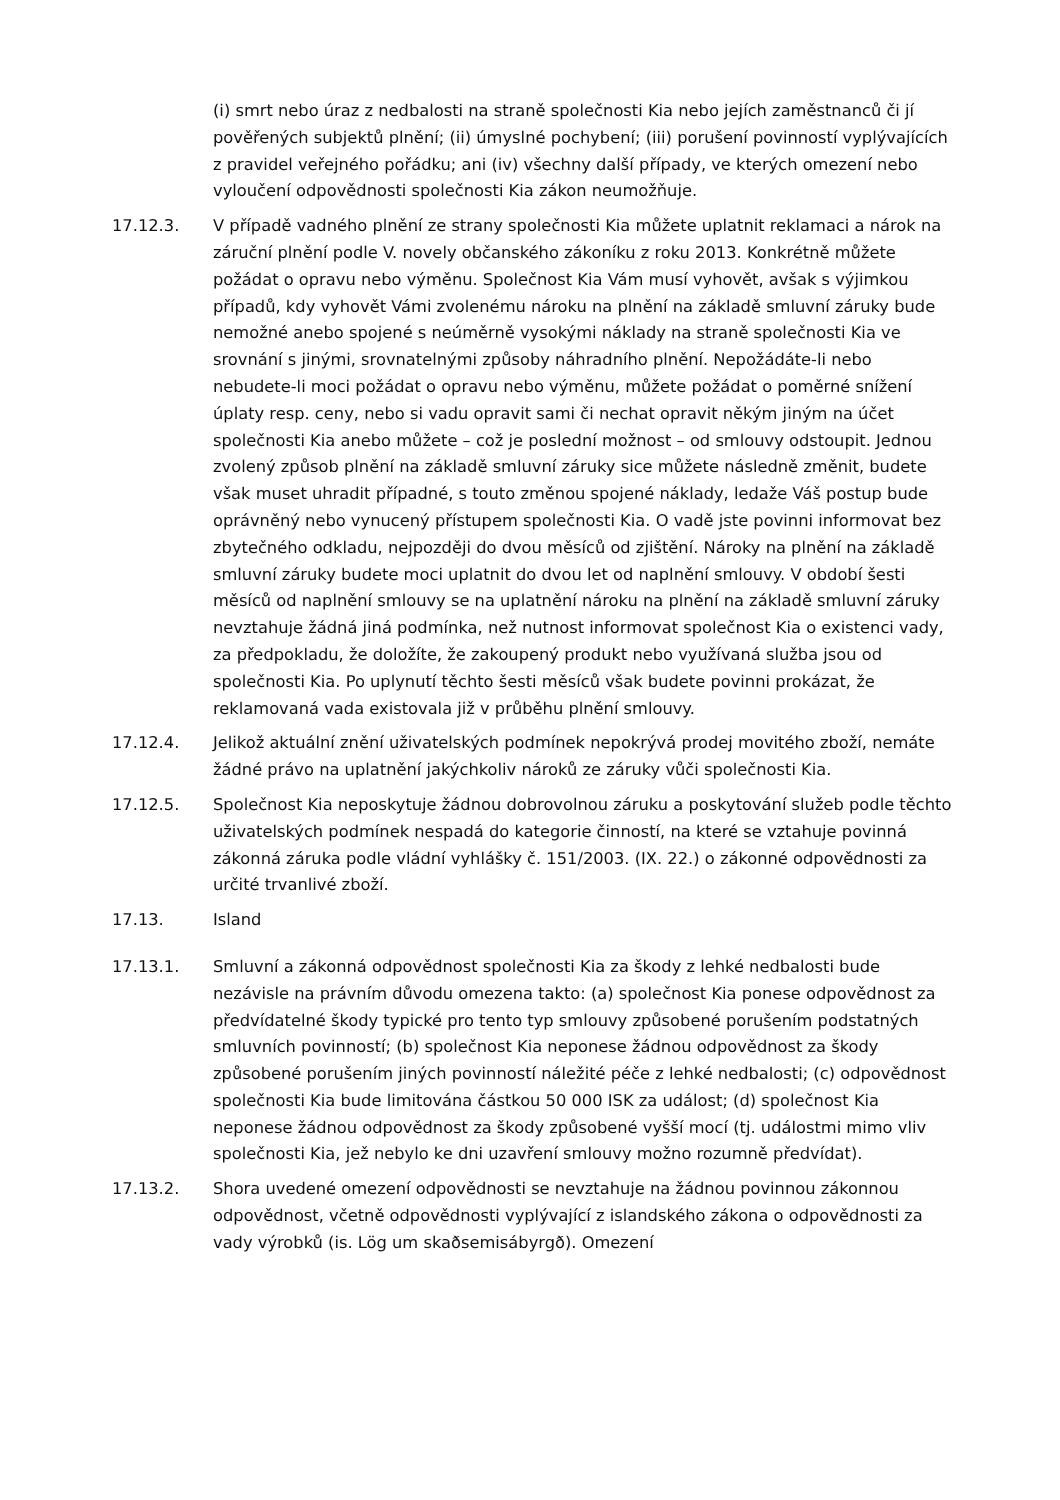(i) smrt nebo úraz z nedbalosti na straně společnosti Kia nebo jejích zaměstnanců či jí pověřených subjektů plnění; (ii) úmyslné pochybení; (iii) porušení povinností vyplývajících z pravidel veřejného pořádku; ani (iv) všechny další případy, ve kterých omezení nebo vyloučení odpovědnosti společnosti Kia zákon neumožňuje.
17.12.3. V případě vadného plnění ze strany společnosti Kia můžete uplatnit reklamaci a nárok na záruční plnění podle V. novely občanského zákoníku z roku 2013. Konkrétně můžete požádat o opravu nebo výměnu. Společnost Kia Vám musí vyhovět, avšak s výjimkou případů, kdy vyhovět Vámi zvolenému nároku na plnění na základě smluvní záruky bude nemožné anebo spojené s neúměrně vysokými náklady na straně společnosti Kia ve srovnání s jinými, srovnatelnými způsoby náhradního plnění. Nepožádáte-li nebo nebudete-li moci požádat o opravu nebo výměnu, můžete požádat o poměrné snížení úplaty resp. ceny, nebo si vadu opravit sami či nechat opravit někým jiným na účet společnosti Kia anebo můžete – což je poslední možnost – od smlouvy odstoupit. Jednou zvolený způsob plnění na základě smluvní záruky sice můžete následně změnit, budete však muset uhradit případné, s touto změnou spojené náklady, ledaže Váš postup bude oprávněný nebo vynucený přístupem společnosti Kia. O vadě jste povinni informovat bez zbytečného odkladu, nejpozději do dvou měsíců od zjištění. Nároky na plnění na základě smluvní záruky budete moci uplatnit do dvou let od naplnění smlouvy. V období šesti měsíců od naplnění smlouvy se na uplatnění nároku na plnění na základě smluvní záruky nevztahuje žádná jiná podmínka, než nutnost informovat společnost Kia o existenci vady, za předpokladu, že doložíte, že zakoupený produkt nebo využívaná služba jsou od společnosti Kia. Po uplynutí těchto šesti měsíců však budete povinni prokázat, že reklamovaná vada existovala již v průběhu plnění smlouvy.
17.12.4. Jelikož aktuální znění uživatelských podmínek nepokrývá prodej movitého zboží, nemáte žádné právo na uplatnění jakýchkoliv nároků ze záruky vůči společnosti Kia.
17.12.5. Společnost Kia neposkytuje žádnou dobrovolnou záruku a poskytování služeb podle těchto uživatelských podmínek nespadá do kategorie činností, na které se vztahuje povinná zákonná záruka podle vládní vyhlášky č. 151/2003. (IX. 22.) o zákonné odpovědnosti za určité trvanlivé zboží.
17.13. Island
17.13.1. Smluvní a zákonná odpovědnost společnosti Kia za škody z lehké nedbalosti bude nezávisle na právním důvodu omezena takto: (a) společnost Kia ponese odpovědnost za předvídatelné škody typické pro tento typ smlouvy způsobené porušením podstatných smluvních povinností; (b) společnost Kia neponese žádnou odpovědnost za škody způsobené porušením jiných povinností náležité péče z lehké nedbalosti; (c) odpovědnost společnosti Kia bude limitována částkou 50 000 ISK za událost; (d) společnost Kia neponese žádnou odpovědnost za škody způsobené vyšší mocí (tj. událostmi mimo vliv společnosti Kia, jež nebylo ke dni uzavření smlouvy možno rozumně předvídat).
17.13.2. Shora uvedené omezení odpovědnosti se nevztahuje na žádnou povinnou zákonnou odpovědnost, včetně odpovědnosti vyplývající z islandského zákona o odpovědnosti za vady výrobků (is. Lög um skaðsemisábyrgð). Omezení